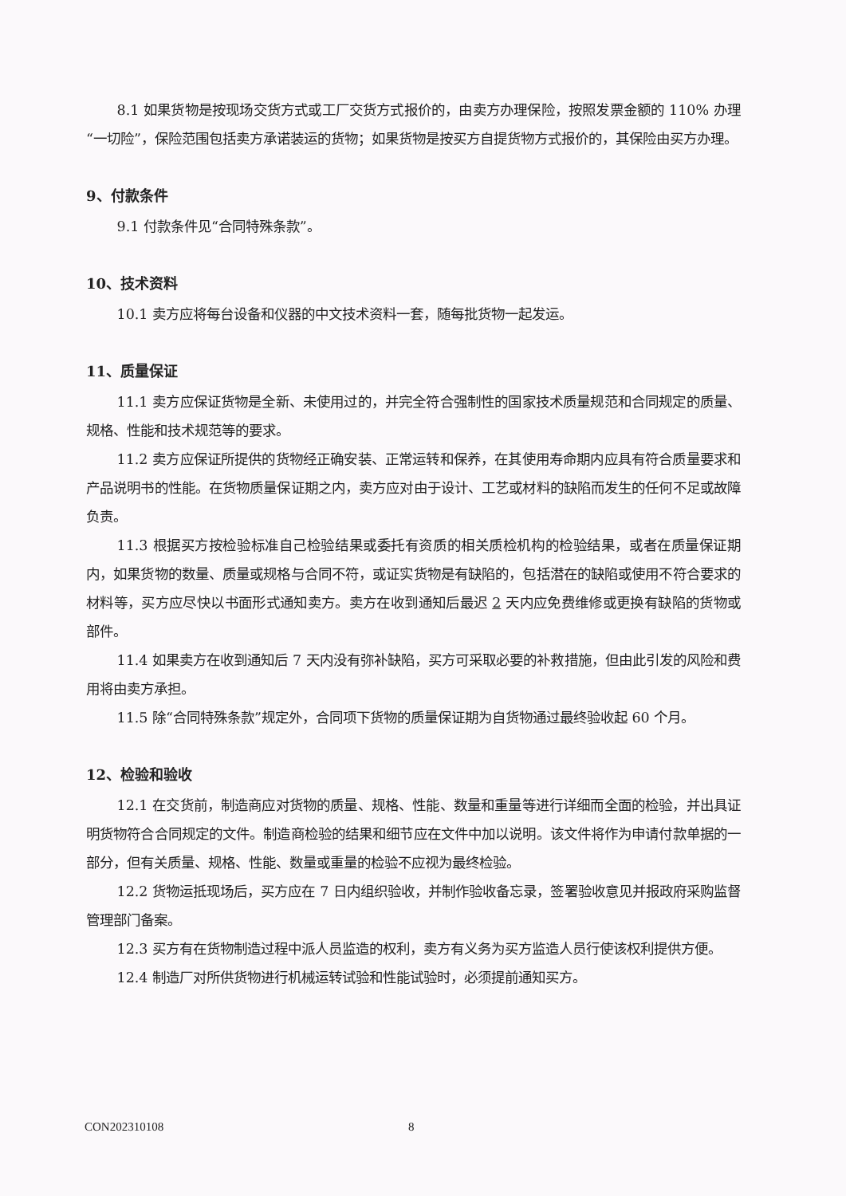8.1 如果货物是按现场交货方式或工厂交货方式报价的，由卖方办理保险，按照发票金额的 110% 办理“一切险”，保险范围包括卖方承诺装运的货物；如果货物是按买方自提货物方式报价的，其保险由买方办理。
9、付款条件
9.1 付款条件见“合同特殊条款”。
10、技术资料
10.1 卖方应将每台设备和仪器的中文技术资料一套，随每批货物一起发运。
11、质量保证
11.1 卖方应保证货物是全新、未使用过的，并完全符合强制性的国家技术质量规范和合同规定的质量、规格、性能和技术规范等的要求。
11.2 卖方应保证所提供的货物经正确安装、正常运转和保养，在其使用寿命期内应具有符合质量要求和产品说明书的性能。在货物质量保证期之内，卖方应对由于设计、工艺或材料的缺陷而发生的任何不足或故障负责。
11.3 根据买方按检验标准自己检验结果或委托有资质的相关质检机构的检验结果，或者在质量保证期内，如果货物的数量、质量或规格与合同不符，或证实货物是有缺陷的，包括潜在的缺陷或使用不符合要求的材料等，买方应尽快以书面形式通知卖方。卖方在收到通知后最迟 2 天内应免费维修或更换有缺陷的货物或部件。
11.4 如果卖方在收到通知后 7 天内没有弥补缺陷，买方可采取必要的补救措施，但由此引发的风险和费用将由卖方承担。
11.5 除“合同特殊条款”规定外，合同项下货物的质量保证期为自货物通过最终验收起 60 个月。
12、检验和验收
12.1 在交货前，制造商应对货物的质量、规格、性能、数量和重量等进行详细而全面的检验，并出具证明货物符合合同规定的文件。制造商检验的结果和细节应在文件中加以说明。该文件将作为申请付款单据的一部分，但有关质量、规格、性能、数量或重量的检验不应视为最终检验。
12.2 货物运抵现场后，买方应在 7 日内组织验收，并制作验收备忘录，签署验收意见并报政府采购监督管理部门备案。
12.3 买方有在货物制造过程中派人员监造的权利，卖方有义务为买方监造人员行使该权利提供方便。
12.4 制造厂对所供货物进行机械运转试验和性能试验时，必须提前通知买方。
CON202310108 8